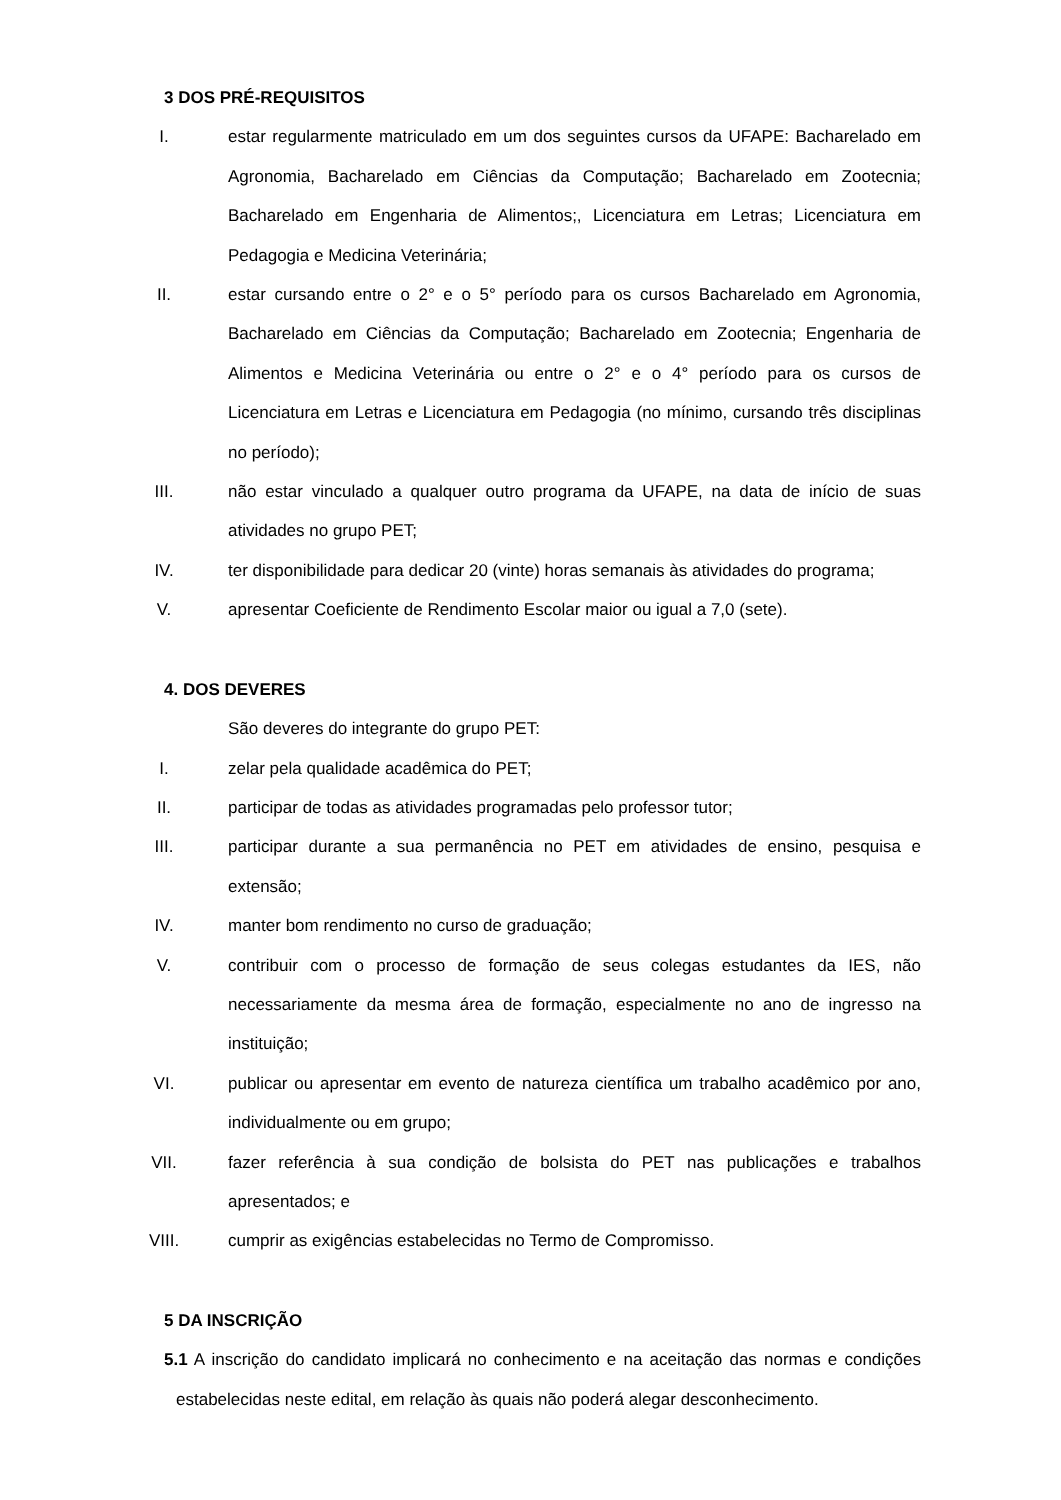3 DOS PRÉ-REQUISITOS
I. estar regularmente matriculado em um dos seguintes cursos da UFAPE: Bacharelado em Agronomia, Bacharelado em Ciências da Computação; Bacharelado em Zootecnia; Bacharelado em Engenharia de Alimentos;, Licenciatura em Letras; Licenciatura em Pedagogia e Medicina Veterinária;
II. estar cursando entre o 2° e o 5° período para os cursos Bacharelado em Agronomia, Bacharelado em Ciências da Computação; Bacharelado em Zootecnia; Engenharia de Alimentos e Medicina Veterinária ou entre o 2° e o 4° período para os cursos de Licenciatura em Letras e Licenciatura em Pedagogia (no mínimo, cursando três disciplinas no período);
III. não estar vinculado a qualquer outro programa da UFAPE, na data de início de suas atividades no grupo PET;
IV. ter disponibilidade para dedicar 20 (vinte) horas semanais às atividades do programa;
V. apresentar Coeficiente de Rendimento Escolar maior ou igual a 7,0 (sete).
4. DOS DEVERES
São deveres do integrante do grupo PET:
I. zelar pela qualidade acadêmica do PET;
II. participar de todas as atividades programadas pelo professor tutor;
III. participar durante a sua permanência no PET em atividades de ensino, pesquisa e extensão;
IV. manter bom rendimento no curso de graduação;
V. contribuir com o processo de formação de seus colegas estudantes da IES, não necessariamente da mesma área de formação, especialmente no ano de ingresso na instituição;
VI. publicar ou apresentar em evento de natureza científica um trabalho acadêmico por ano, individualmente ou em grupo;
VII. fazer referência à sua condição de bolsista do PET nas publicações e trabalhos apresentados; e
VIII. cumprir as exigências estabelecidas no Termo de Compromisso.
5 DA INSCRIÇÃO
5.1 A inscrição do candidato implicará no conhecimento e na aceitação das normas e condições estabelecidas neste edital, em relação às quais não poderá alegar desconhecimento.